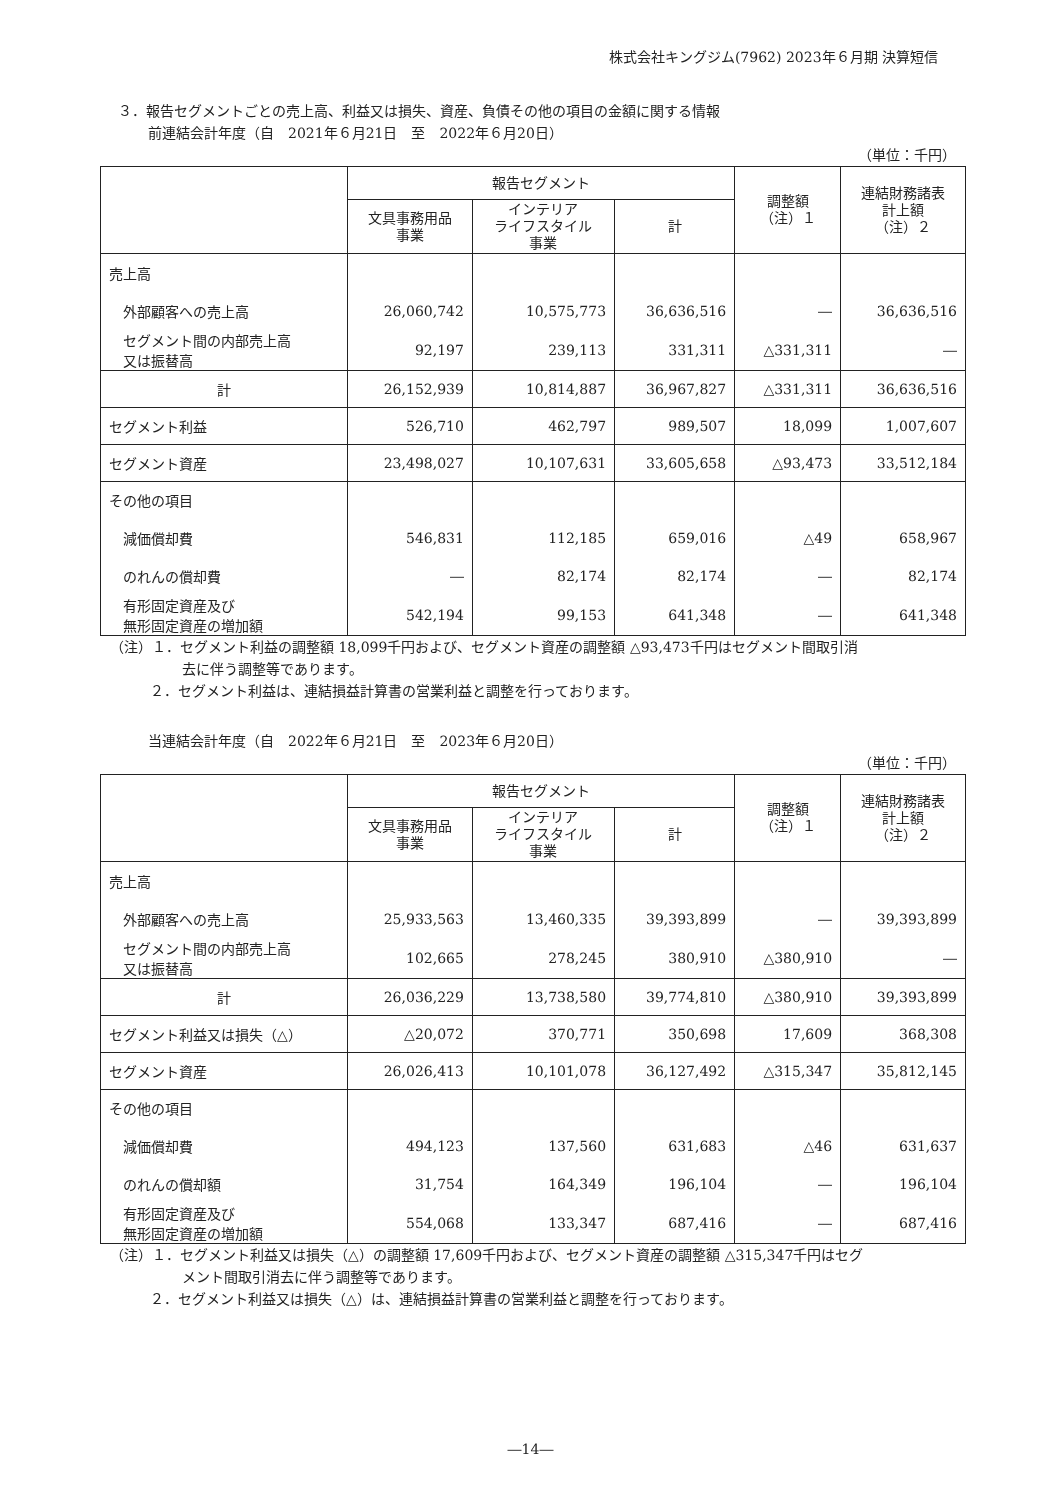株式会社キングジム(7962) 2023年６月期 決算短信
３．報告セグメントごとの売上高、利益又は損失、資産、負債その他の項目の金額に関する情報
前連結会計年度（自　2021年６月21日　至　2022年６月20日）
（単位：千円）
| | 報告セグメント | | | 調整額 （注）１ | 連結財務諸表 計上額 （注）２ |
| --- | --- | --- | --- | --- | --- |
| | 文具事務用品 事業 | インテリア ライフスタイル 事業 | 計 | | |
| 売上高 | | | | | |
| 外部顧客への売上高 | 26,060,742 | 10,575,773 | 36,636,516 | ― | 36,636,516 |
| セグメント間の内部売上高 又は振替高 | 92,197 | 239,113 | 331,311 | △331,311 | ― |
| 計 | 26,152,939 | 10,814,887 | 36,967,827 | △331,311 | 36,636,516 |
| セグメント利益 | 526,710 | 462,797 | 989,507 | 18,099 | 1,007,607 |
| セグメント資産 | 23,498,027 | 10,107,631 | 33,605,658 | △93,473 | 33,512,184 |
| その他の項目 | | | | | |
| 減価償却費 | 546,831 | 112,185 | 659,016 | △49 | 658,967 |
| のれんの償却費 | ― | 82,174 | 82,174 | ― | 82,174 |
| 有形固定資産及び 無形固定資産の増加額 | 542,194 | 99,153 | 641,348 | ― | 641,348 |
（注）１．セグメント利益の調整額 18,099千円および、セグメント資産の調整額 △93,473千円はセグメント間取引消
去に伴う調整等であります。
２．セグメント利益は、連結損益計算書の営業利益と調整を行っております。
当連結会計年度（自　2022年６月21日　至　2023年６月20日）
（単位：千円）
| | 報告セグメント | | | 調整額 （注）１ | 連結財務諸表 計上額 （注）２ |
| --- | --- | --- | --- | --- | --- |
| | 文具事務用品 事業 | インテリア ライフスタイル 事業 | 計 | | |
| 売上高 | | | | | |
| 外部顧客への売上高 | 25,933,563 | 13,460,335 | 39,393,899 | ― | 39,393,899 |
| セグメント間の内部売上高 又は振替高 | 102,665 | 278,245 | 380,910 | △380,910 | ― |
| 計 | 26,036,229 | 13,738,580 | 39,774,810 | △380,910 | 39,393,899 |
| セグメント利益又は損失（△） | △20,072 | 370,771 | 350,698 | 17,609 | 368,308 |
| セグメント資産 | 26,026,413 | 10,101,078 | 36,127,492 | △315,347 | 35,812,145 |
| その他の項目 | | | | | |
| 減価償却費 | 494,123 | 137,560 | 631,683 | △46 | 631,637 |
| のれんの償却額 | 31,754 | 164,349 | 196,104 | ― | 196,104 |
| 有形固定資産及び 無形固定資産の増加額 | 554,068 | 133,347 | 687,416 | ― | 687,416 |
（注）１．セグメント利益又は損失（△）の調整額 17,609千円および、セグメント資産の調整額 △315,347千円はセグ
メント間取引消去に伴う調整等であります。
２．セグメント利益又は損失（△）は、連結損益計算書の営業利益と調整を行っております。
―14―